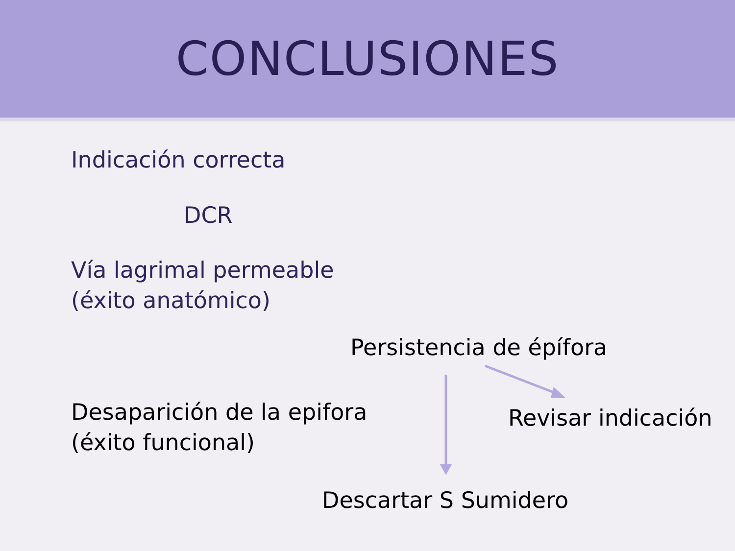CONCLUSIONES
Indicación correcta
DCR
Vía lagrimal permeable
(éxito anatómico)
Persistencia de épífora
Desaparición de la epifora
(éxito funcional)
Revisar indicación
Descartar S Sumidero